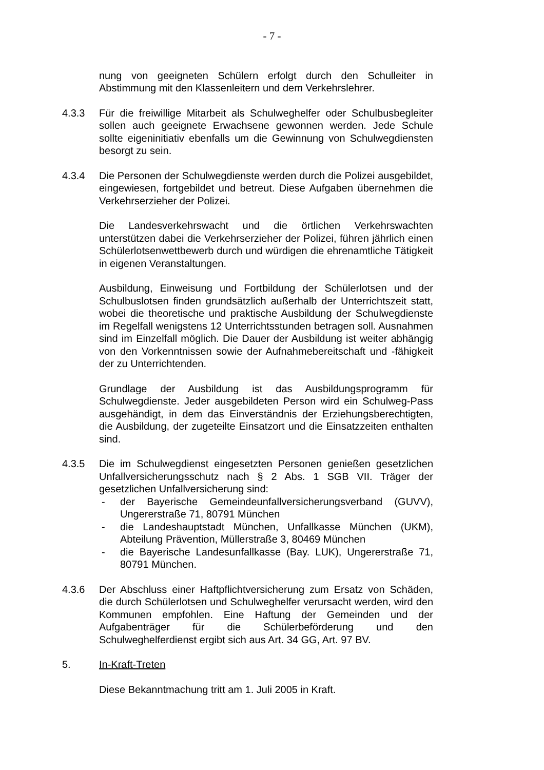- 7 -
nung von geeigneten Schülern erfolgt durch den Schulleiter in Abstimmung mit den Klassenleitern und dem Verkehrslehrer.
4.3.3 Für die freiwillige Mitarbeit als Schulweghelfer oder Schulbusbegleiter sollen auch geeignete Erwachsene gewonnen werden. Jede Schule sollte eigeninitiativ ebenfalls um die Gewinnung von Schulwegdiensten besorgt zu sein.
4.3.4 Die Personen der Schulwegdienste werden durch die Polizei ausgebildet, eingewiesen, fortgebildet und betreut. Diese Aufgaben übernehmen die Verkehrserzieher der Polizei.
Die Landesverkehrswacht und die örtlichen Verkehrswachten unterstützen dabei die Verkehrserzieher der Polizei, führen jährlich einen Schülerlotsenwettbewerb durch und würdigen die ehrenamtliche Tätigkeit in eigenen Veranstaltungen.
Ausbildung, Einweisung und Fortbildung der Schülerlotsen und der Schulbuslotsen finden grundsätzlich außerhalb der Unterrichtszeit statt, wobei die theoretische und praktische Ausbildung der Schulwegdienste im Regelfall wenigstens 12 Unterrichtsstunden betragen soll. Ausnahmen sind im Einzelfall möglich. Die Dauer der Ausbildung ist weiter abhängig von den Vorkenntnissen sowie der Aufnahmebereitschaft und -fähigkeit der zu Unterrichtenden.
Grundlage der Ausbildung ist das Ausbildungsprogramm für Schulwegdienste. Jeder ausgebildeten Person wird ein Schulweg-Pass ausgehändigt, in dem das Einverständnis der Erziehungsberechtigten, die Ausbildung, der zugeteilte Einsatzort und die Einsatzzeiten enthalten sind.
4.3.5 Die im Schulwegdienst eingesetzten Personen genießen gesetzlichen Unfallversicherungsschutz nach § 2 Abs. 1 SGB VII. Träger der gesetzlichen Unfallversicherung sind:
- der Bayerische Gemeindeunfallversicherungsverband (GUVV), Ungererstraße 71, 80791 München
- die Landeshauptstadt München, Unfallkasse München (UKM), Abteilung Prävention, Müllerstraße 3, 80469 München
- die Bayerische Landesunfallkasse (Bay. LUK), Ungererstraße 71, 80791 München.
4.3.6 Der Abschluss einer Haftpflichtversicherung zum Ersatz von Schäden, die durch Schülerlotsen und Schulweghelfer verursacht werden, wird den Kommunen empfohlen. Eine Haftung der Gemeinden und der Aufgabenträger für die Schülerbeförderung und den Schulweghelferdienst ergibt sich aus Art. 34 GG, Art. 97 BV.
5. In-Kraft-Treten
Diese Bekanntmachung tritt am 1. Juli 2005 in Kraft.